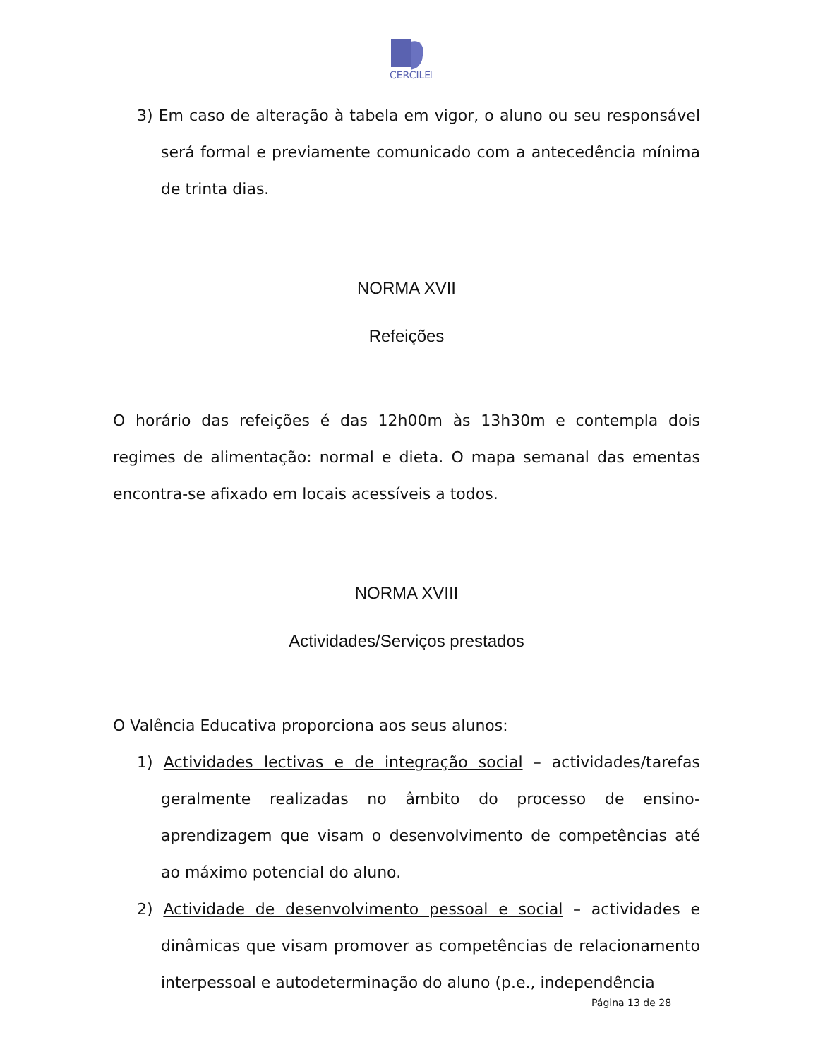CERCILEI
3) Em caso de alteração à tabela em vigor, o aluno ou seu responsável será formal e previamente comunicado com a antecedência mínima de trinta dias.
NORMA XVII
Refeições
O horário das refeições é das 12h00m às 13h30m e contempla dois regimes de alimentação: normal e dieta. O mapa semanal das ementas encontra-se afixado em locais acessíveis a todos.
NORMA XVIII
Actividades/Serviços prestados
O Valência Educativa proporciona aos seus alunos:
1) Actividades lectivas e de integração social – actividades/tarefas geralmente realizadas no âmbito do processo de ensino-aprendizagem que visam o desenvolvimento de competências até ao máximo potencial do aluno.
2) Actividade de desenvolvimento pessoal e social – actividades e dinâmicas que visam promover as competências de relacionamento interpessoal e autodeterminação do aluno (p.e., independência
Página 13 de 28